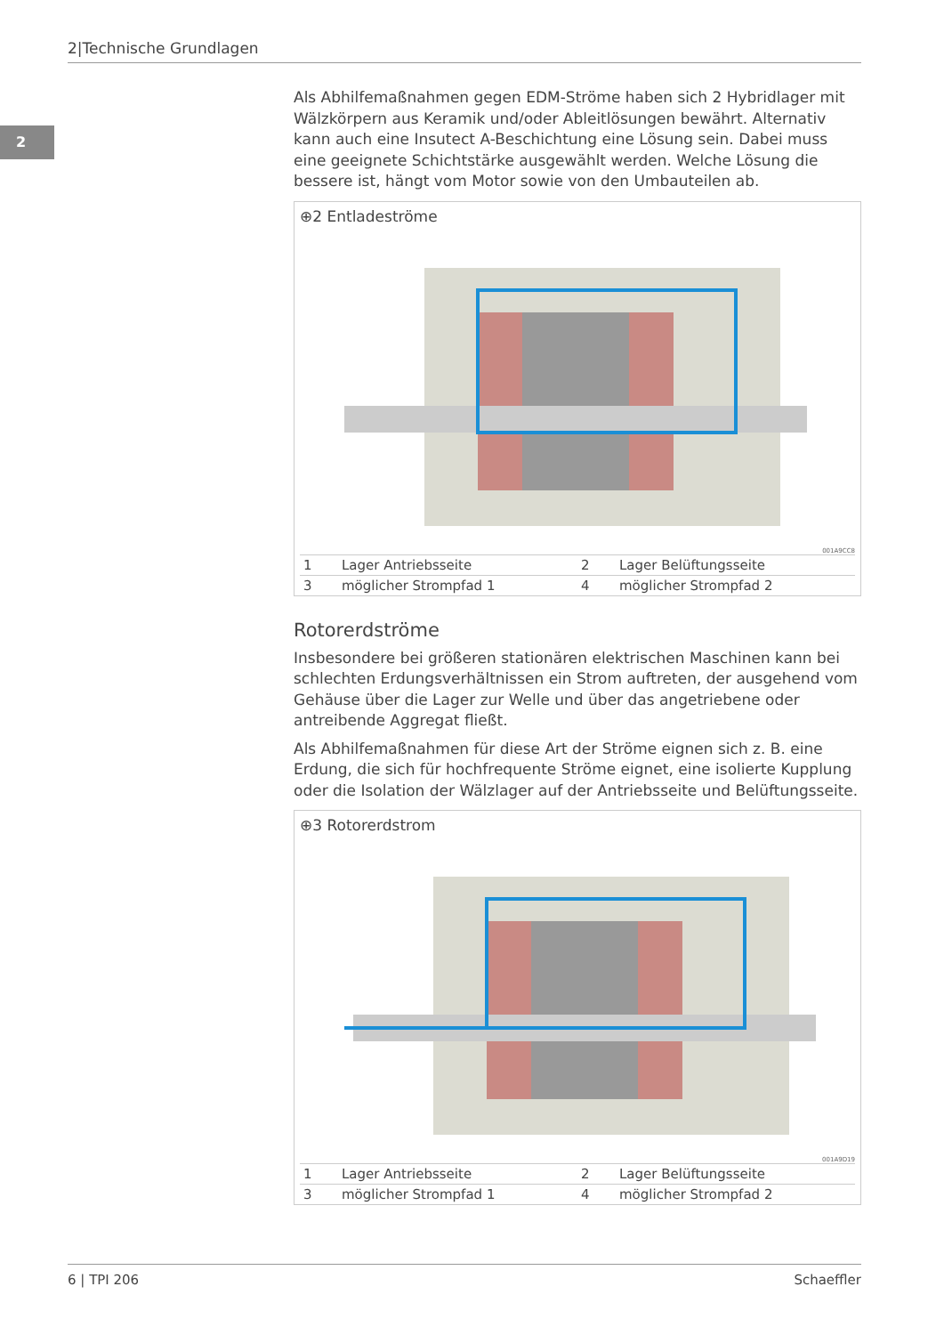2|Technische Grundlagen
2
Als Abhilfemaßnahmen gegen EDM-Ströme haben sich 2 Hybridlager mit Wälzkörpern aus Keramik und/oder Ableitlösungen bewährt. Alternativ kann auch eine Insutect A-Beschichtung eine Lösung sein. Dabei muss eine geeignete Schichtstärke ausgewählt werden. Welche Lösung die bessere ist, hängt vom Motor sowie von den Umbauteilen ab.
⊕2 Entladeströme
001A9CC8
| 1 | Lager Antriebsseite | 2 | Lager Belüftungsseite |
| 3 | möglicher Strompfad 1 | 4 | möglicher Strompfad 2 |
Rotorerdströme
Insbesondere bei größeren stationären elektrischen Maschinen kann bei schlechten Erdungsverhältnissen ein Strom auftreten, der ausgehend vom Gehäuse über die Lager zur Welle und über das angetriebene oder antreibende Aggregat fließt.
Als Abhilfemaßnahmen für diese Art der Ströme eignen sich z. B. eine Erdung, die sich für hochfrequente Ströme eignet, eine isolierte Kupplung oder die Isolation der Wälzlager auf der Antriebsseite und Belüftungsseite.
⊕3 Rotorerdstrom
001A9D19
| 1 | Lager Antriebsseite | 2 | Lager Belüftungsseite |
| 3 | möglicher Strompfad 1 | 4 | möglicher Strompfad 2 |
6 | TPI 206 Schaeffler